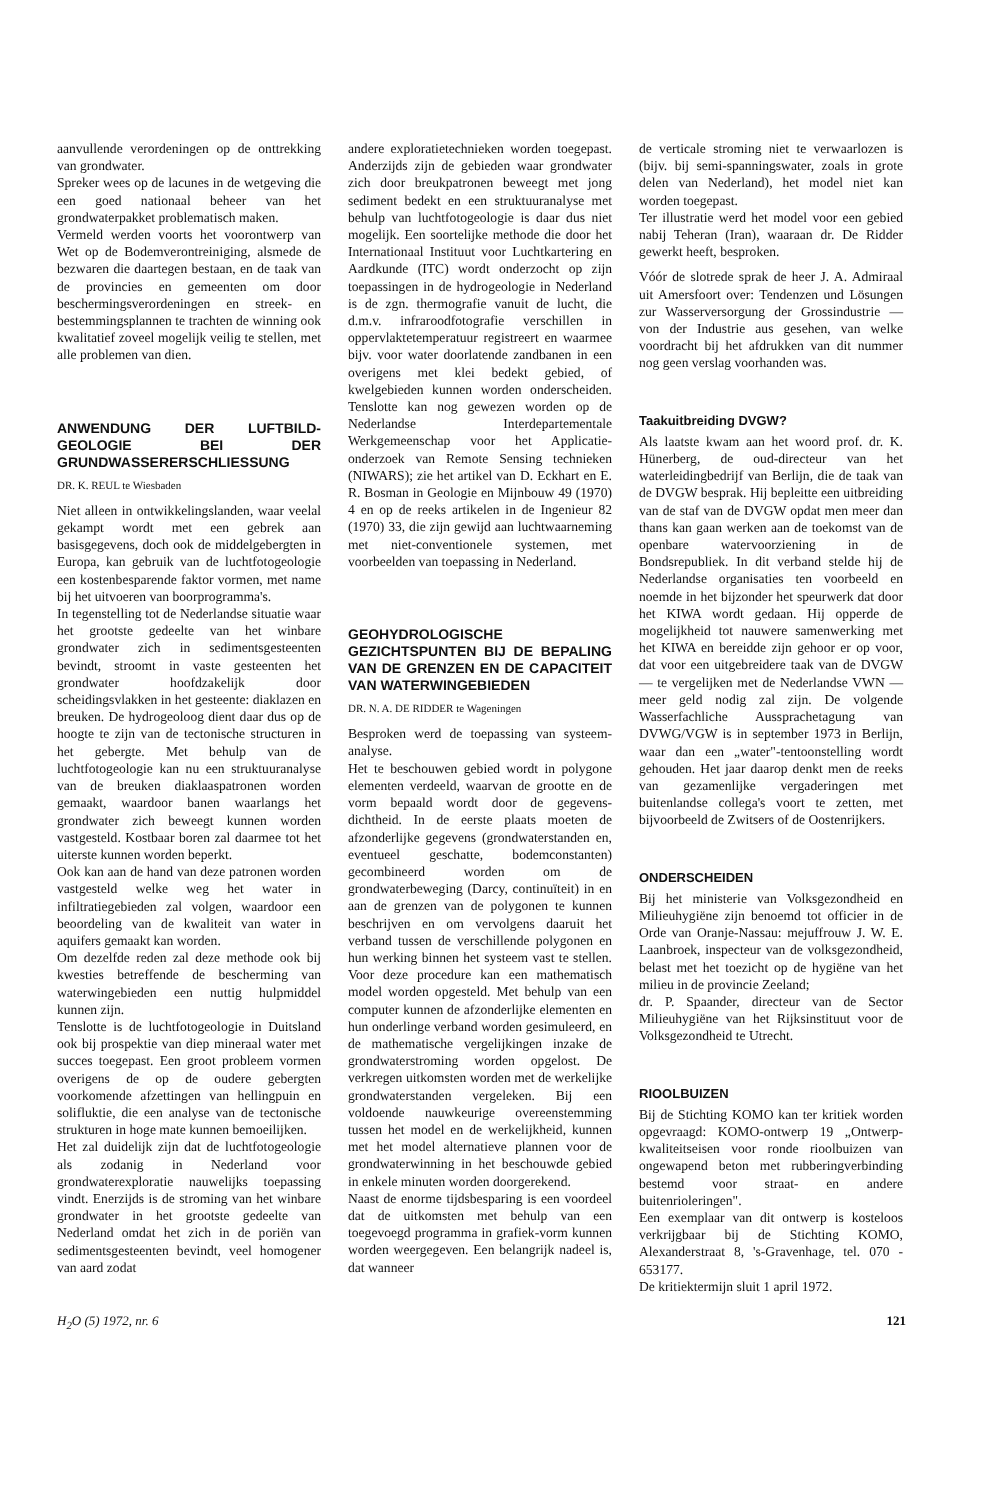aanvullende verordeningen op de onttrekking van grondwater.
Spreker wees op de lacunes in de wetgeving die een goed nationaal beheer van het grondwaterpakket problematisch maken.
Vermeld werden voorts het voorontwerp van Wet op de Bodemverontreiniging, alsmede de bezwaren die daartegen bestaan, en de taak van de provincies en gemeenten om door beschermingsverordeningen en streek- en bestemmingsplannen te trachten de winning ook kwalitatief zoveel mogelijk veilig te stellen, met alle problemen van dien.
ANWENDUNG DER LUFTBILD-GEOLOGIE BEI DER GRUNDWASSERERSCHLIESSUNG
DR. K. REUL te Wiesbaden
Niet alleen in ontwikkelingslanden, waar veelal gekampt wordt met een gebrek aan basisgegevens, doch ook de middelgebergten in Europa, kan gebruik van de luchtfotogeologie een kostenbesparende faktor vormen, met name bij het uitvoeren van boorprogramma's.
In tegenstelling tot de Nederlandse situatie waar het grootste gedeelte van het winbare grondwater zich in sedimentsgesteenten bevindt, stroomt in vaste gesteenten het grondwater hoofdzakelijk door scheidingsvlakken in het gesteente: diaklazen en breuken. De hydrogeoloog dient daar dus op de hoogte te zijn van de tectonische structuren in het gebergte. Met behulp van de luchtfotogeologie kan nu een struktuuranalyse van de breuken diaklaaspatronen worden gemaakt, waardoor banen waarlangs het grondwater zich beweegt kunnen worden vastgesteld. Kostbaar boren zal daarmee tot het uiterste kunnen worden beperkt.
Ook kan aan de hand van deze patronen worden vastgesteld welke weg het water in infiltratiegebieden zal volgen, waardoor een beoordeling van de kwaliteit van water in aquifers gemaakt kan worden.
Om dezelfde reden zal deze methode ook bij kwesties betreffende de bescherming van waterwingebieden een nuttig hulpmiddel kunnen zijn.
Tenslotte is de luchtfotogeologie in Duitsland ook bij prospektie van diep mineraal water met succes toegepast. Een groot probleem vormen overigens de op de oudere gebergten voorkomende afzettingen van hellingpuin en solifluktie, die een analyse van de tectonische strukturen in hoge mate kunnen bemoeilijken.
Het zal duidelijk zijn dat de luchtfotogeologie als zodanig in Nederland voor grondwaterexploratie nauwelijks toepassing vindt. Enerzijds is de stroming van het winbare grondwater in het grootste gedeelte van Nederland omdat het zich in de poriën van sedimentsgesteenten bevindt, veel homogener van aard zodat
andere exploratietechnieken worden toegepast. Anderzijds zijn de gebieden waar grondwater zich door breukpatronen beweegt met jong sediment bedekt en een struktuuranalyse met behulp van luchtfotogeologie is daar dus niet mogelijk. Een soortelijke methode die door het Internationaal Instituut voor Luchtkartering en Aardkunde (ITC) wordt onderzocht op zijn toepassingen in de hydrogeologie in Nederland is de zgn. thermografie vanuit de lucht, die d.m.v. infraroodfotografie verschillen in oppervlaktetemperatuur registreert en waarmee bijv. voor water doorlatende zandbanen in een overigens met klei bedekt gebied, of kwelgebieden kunnen worden onderscheiden. Tenslotte kan nog gewezen worden op de Nederlandse Interdepartementale Werkgemeenschap voor het Applicatie-onderzoek van Remote Sensing technieken (NIWARS); zie het artikel van D. Eckhart en E. R. Bosman in Geologie en Mijnbouw 49 (1970) 4 en op de reeks artikelen in de Ingenieur 82 (1970) 33, die zijn gewijd aan luchtwaarneming met niet-conventionele systemen, met voorbeelden van toepassing in Nederland.
GEOHYDROLOGISCHE GEZICHTSPUNTEN BIJ DE BEPALING VAN DE GRENZEN EN DE CAPACITEIT VAN WATERWINGEBIEDEN
DR. N. A. DE RIDDER te Wageningen
Besproken werd de toepassing van systeem-analyse.
Het te beschouwen gebied wordt in polygone elementen verdeeld, waarvan de grootte en de vorm bepaald wordt door de gegevens-dichtheid. In de eerste plaats moeten de afzonderlijke gegevens (grondwaterstanden en, eventueel geschatte, bodemconstanten) gecombineerd worden om de grondwaterbeweging (Darcy, continuïteit) in en aan de grenzen van de polygonen te kunnen beschrijven en om vervolgens daaruit het verband tussen de verschillende polygonen en hun werking binnen het systeem vast te stellen. Voor deze procedure kan een mathematisch model worden opgesteld. Met behulp van een computer kunnen de afzonderlijke elementen en hun onderlinge verband worden gesimuleerd, en de mathematische vergelijkingen inzake de grondwaterstroming worden opgelost. De verkregen uitkomsten worden met de werkelijke grondwaterstanden vergeleken. Bij een voldoende nauwkeurige overeenstemming tussen het model en de werkelijkheid, kunnen met het model alternatieve plannen voor de grondwaterwinning in het beschouwde gebied in enkele minuten worden doorgerekend.
Naast de enorme tijdsbesparing is een voordeel dat de uitkomsten met behulp van een toegevoegd programma in grafiek-vorm kunnen worden weergegeven. Een belangrijk nadeel is, dat wanneer
de verticale stroming niet te verwaarlozen is (bijv. bij semi-spanningswater, zoals in grote delen van Nederland), het model niet kan worden toegepast.
Ter illustratie werd het model voor een gebied nabij Teheran (Iran), waaraan dr. De Ridder gewerkt heeft, besproken.
Vóór de slotrede sprak de heer J. A. Admiraal uit Amersfoort over: Tendenzen und Lösungen zur Wasserversorgung der Grossindustrie — von der Industrie aus gesehen, van welke voordracht bij het afdrukken van dit nummer nog geen verslag voorhanden was.
Taakuitbreiding DVGW?
Als laatste kwam aan het woord prof. dr. K. Hünerberg, de oud-directeur van het waterleidingbedrijf van Berlijn, die de taak van de DVGW besprak. Hij bepleitte een uitbreiding van de staf van de DVGW opdat men meer dan thans kan gaan werken aan de toekomst van de openbare watervoorziening in de Bondsrepubliek. In dit verband stelde hij de Nederlandse organisaties ten voorbeeld en noemde in het bijzonder het speurwerk dat door het KIWA wordt gedaan. Hij opperde de mogelijkheid tot nauwere samenwerking met het KIWA en bereidde zijn gehoor er op voor, dat voor een uitgebreidere taak van de DVGW — te vergelijken met de Nederlandse VWN — meer geld nodig zal zijn. De volgende Wasserfachliche Aussprachetagung van DVWG/VGW is in september 1973 in Berlijn, waar dan een „water"-tentoonstelling wordt gehouden. Het jaar daarop denkt men de reeks van gezamenlijke vergaderingen met buitenlandse collega's voort te zetten, met bijvoorbeeld de Zwitsers of de Oostenrijkers.
ONDERSCHEIDEN
Bij het ministerie van Volksgezondheid en Milieuhygiëne zijn benoemd tot officier in de Orde van Oranje-Nassau: mejuffrouw J. W. E. Laanbroek, inspecteur van de volksgezondheid, belast met het toezicht op de hygiëne van het milieu in de provincie Zeeland;
dr. P. Spaander, directeur van de Sector Milieuhygiëne van het Rijksinstituut voor de Volksgezondheid te Utrecht.
RIOOLBUIZEN
Bij de Stichting KOMO kan ter kritiek worden opgevraagd: KOMO-ontwerp 19 „Ontwerp-kwaliteitseisen voor ronde rioolbuizen van ongewapend beton met rubberingverbinding bestemd voor straat- en andere buitenrioleringen".
Een exemplaar van dit ontwerp is kosteloos verkrijgbaar bij de Stichting KOMO, Alexanderstraat 8, 's-Gravenhage, tel. 070 - 653177.
De kritiektermijn sluit 1 april 1972.
H<sub>2</sub>O (5) 1972, nr. 6 121